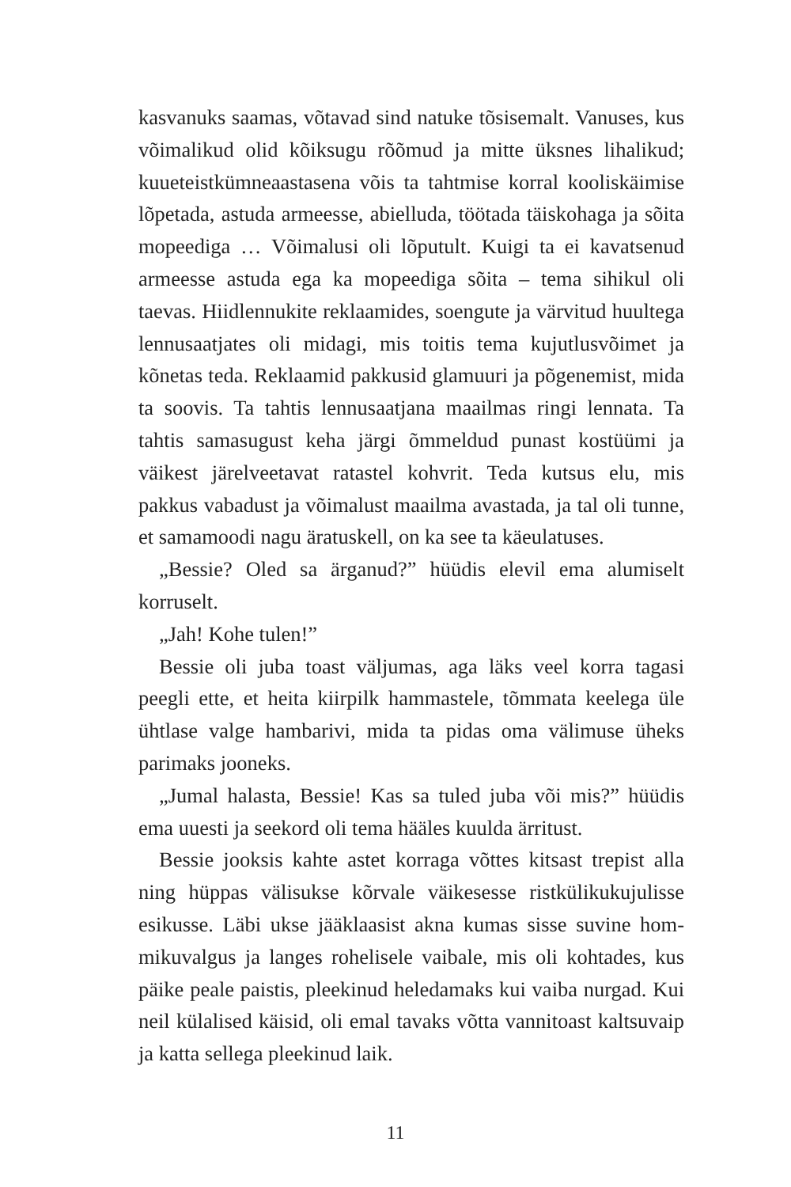kasvanuks saamas, võtavad sind natuke tõsisemalt. Vanuses, kus võimalikud olid kõiksugu rõõmud ja mitte üksnes lihalikud; kuueteistkümneaastasena võis ta tahtmise korral koolis­käimise lõpetada, astuda armeesse, abielluda, töötada täis­kohaga ja sõita mopeediga … Võimalusi oli lõputult. Kuigi ta ei kavatsenud armeesse astuda ega ka mopeediga sõita – tema sihikul oli taevas. Hiidlennukite reklaamides, soengute ja värvitud huultega lennusaatjates oli midagi, mis toitis tema kujutlusvõimet ja kõnetas teda. Reklaamid pakkusid glamuuri ja põgenemist, mida ta soovis. Ta tahtis lennusaatjana maa­ilmas ringi lennata. Ta tahtis samasugust keha järgi õmmel­dud punast kostüümi ja väikest järelveetavat ratastel kohvrit. Teda kutsus elu, mis pakkus vabadust ja võimalust maailma avastada, ja tal oli tunne, et samamoodi nagu äratuskell, on ka see ta käeulatuses.
„Bessie? Oled sa ärganud?” hüüdis elevil ema alumiselt korruselt.
„Jah! Kohe tulen!”
Bessie oli juba toast väljumas, aga läks veel korra tagasi peegli ette, et heita kiirpilk hammastele, tõmmata keelega üle ühtlase valge hambarivi, mida ta pidas oma välimuse üheks parimaks jooneks.
„Jumal halasta, Bessie! Kas sa tuled juba või mis?” hüüdis ema uuesti ja seekord oli tema hääles kuulda ärritust.
Bessie jooksis kahte astet korraga võttes kitsast trepist alla ning hüppas välisukse kõrvale väikesesse ristkülikukujulisse esikusse. Läbi ukse jääklaasist akna kumas sisse suvine hom­mikuvalgus ja langes rohelisele vaibale, mis oli kohtades, kus päike peale paistis, pleekinud heledamaks kui vaiba nurgad. Kui neil külalised käisid, oli emal tavaks võtta vannitoast kaltsuvaip ja katta sellega pleekinud laik.
11